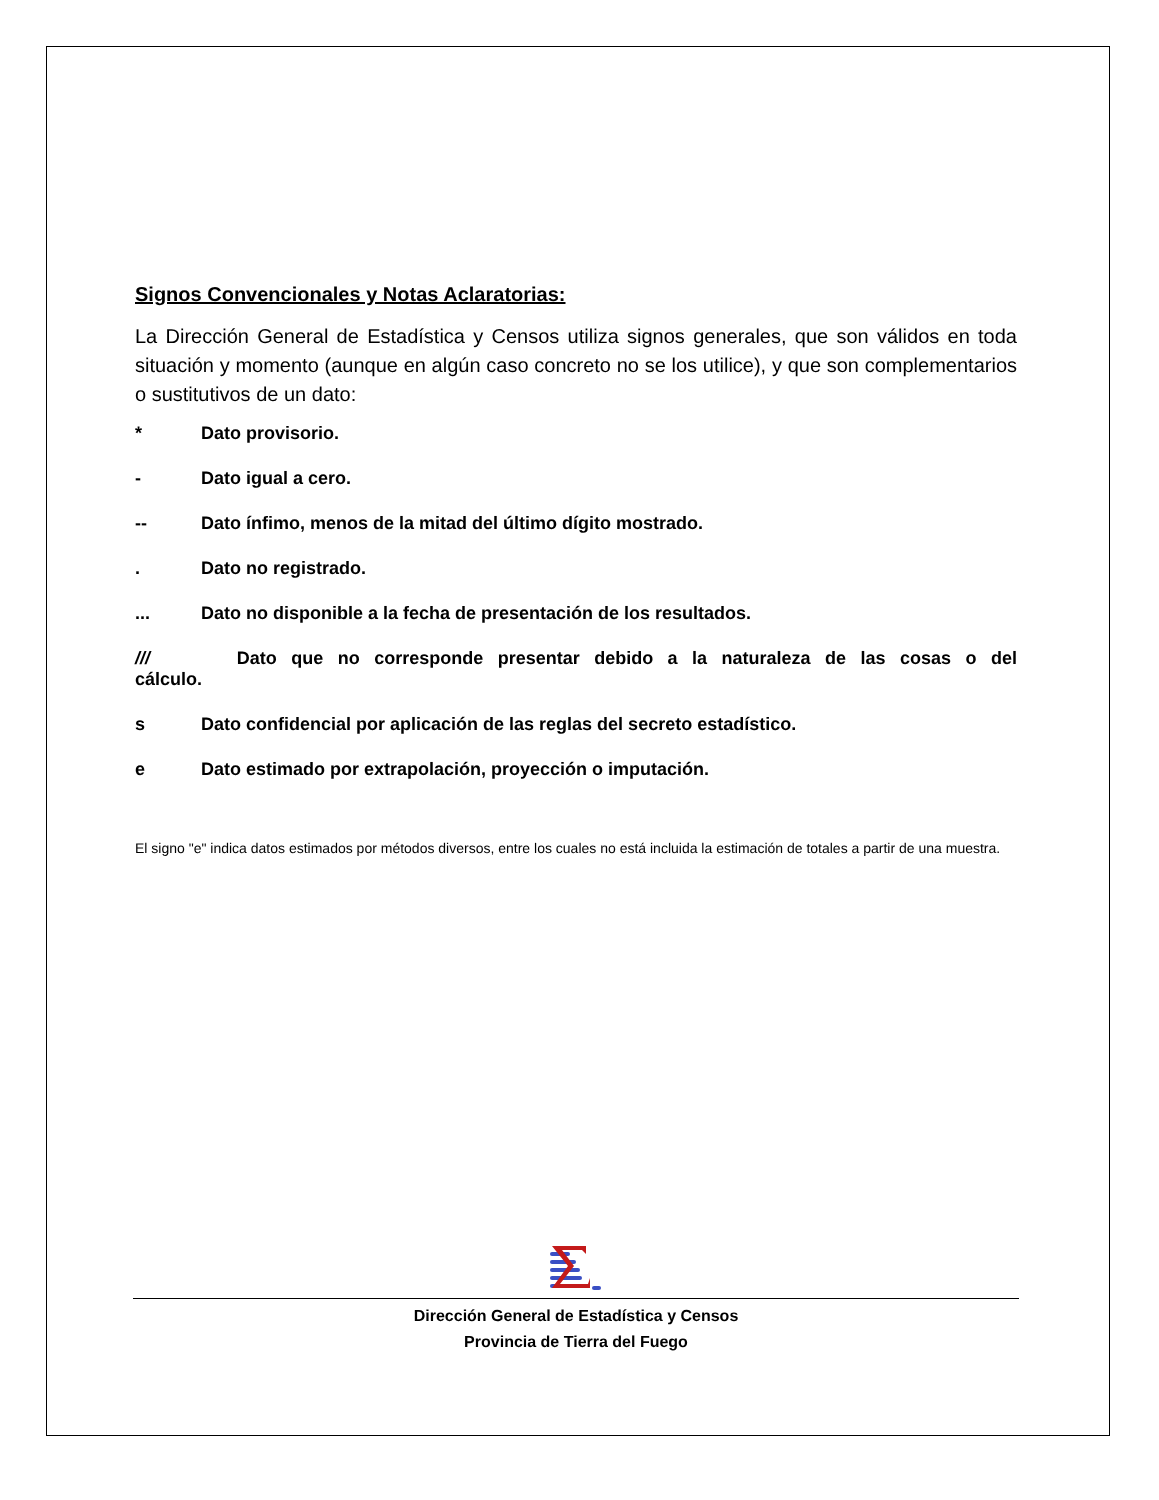Signos Convencionales y Notas Aclaratorias:
La Dirección General de Estadística y Censos utiliza signos generales, que son válidos en toda situación y momento (aunque en algún caso concreto no se los utilice), y que son complementarios o sustitutivos de un dato:
* Dato provisorio.
- Dato igual a cero.
-- Dato ínfimo, menos de la mitad del último dígito mostrado.
. Dato no registrado.
... Dato no disponible a la fecha de presentación de los resultados.
/// Dato que no corresponde presentar debido a la naturaleza de las cosas o del cálculo.
s Dato confidencial por aplicación de las reglas del secreto estadístico.
e Dato estimado por extrapolación, proyección o imputación.
El signo "e" indica datos estimados por métodos diversos, entre los cuales no está incluida la estimación de totales a partir de una muestra.
Dirección General de Estadística y Censos
Provincia de Tierra del Fuego